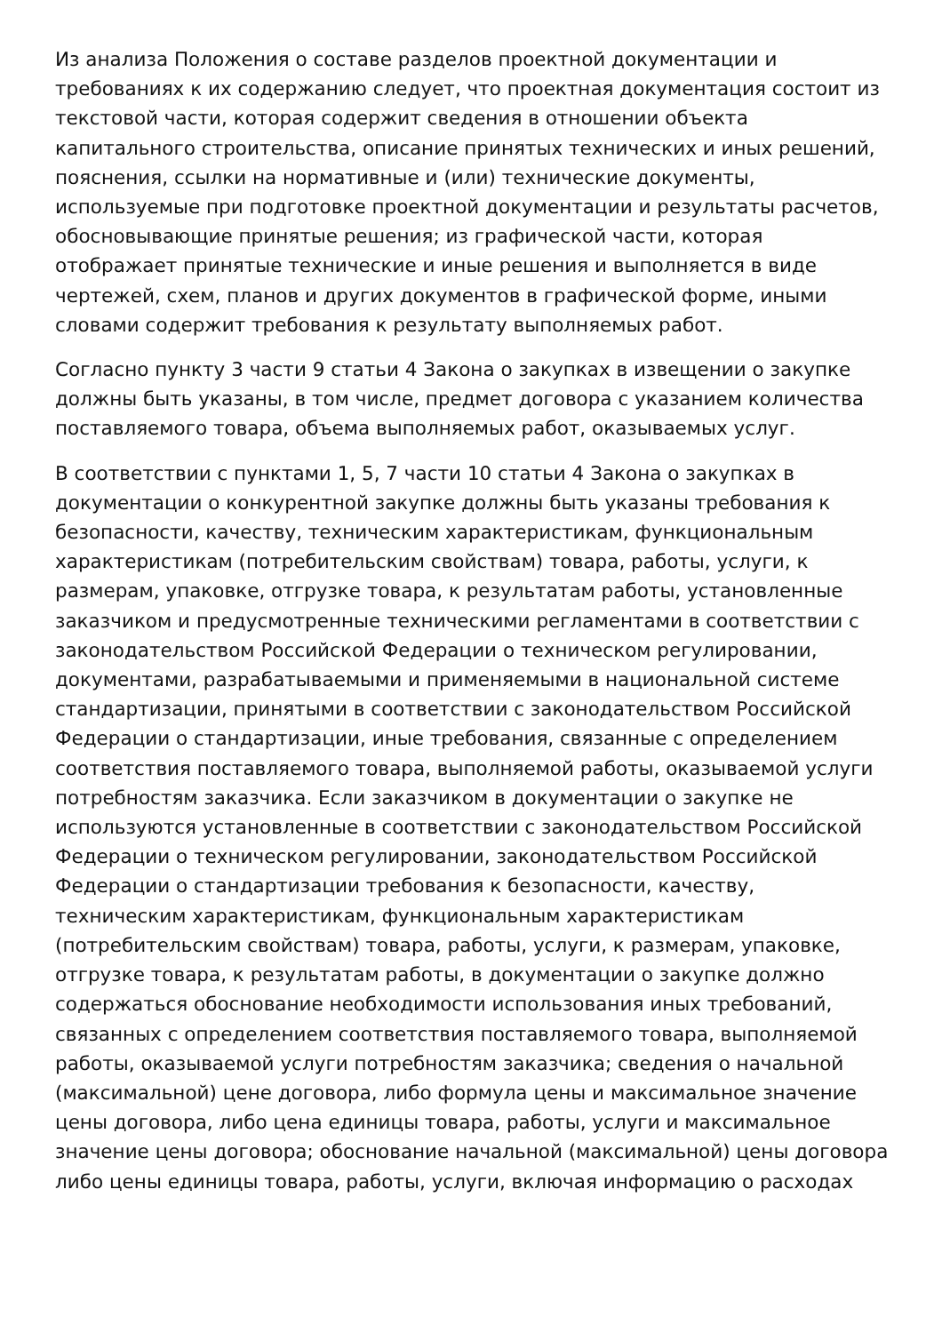Из анализа Положения о составе разделов проектной документации и требованиях к их содержанию следует, что проектная документация состоит из текстовой части, которая содержит сведения в отношении объекта капитального строительства, описание принятых технических и иных решений, пояснения, ссылки на нормативные и (или) технические документы, используемые при подготовке проектной документации и результаты расчетов, обосновывающие принятые решения; из графической части, которая отображает принятые технические и иные решения и выполняется в виде чертежей, схем, планов и других документов в графической форме, иными словами содержит требования к результату выполняемых работ.
Согласно пункту 3 части 9 статьи 4 Закона о закупках в извещении о закупке должны быть указаны, в том числе, предмет договора с указанием количества поставляемого товара, объема выполняемых работ, оказываемых услуг.
В соответствии с пунктами 1, 5, 7 части 10 статьи 4 Закона о закупках в документации о конкурентной закупке должны быть указаны требования к безопасности, качеству, техническим характеристикам, функциональным характеристикам (потребительским свойствам) товара, работы, услуги, к размерам, упаковке, отгрузке товара, к результатам работы, установленные заказчиком и предусмотренные техническими регламентами в соответствии с законодательством Российской Федерации о техническом регулировании, документами, разрабатываемыми и применяемыми в национальной системе стандартизации, принятыми в соответствии с законодательством Российской Федерации о стандартизации, иные требования, связанные с определением соответствия поставляемого товара, выполняемой работы, оказываемой услуги потребностям заказчика. Если заказчиком в документации о закупке не используются установленные в соответствии с законодательством Российской Федерации о техническом регулировании, законодательством Российской Федерации о стандартизации требования к безопасности, качеству, техническим характеристикам, функциональным характеристикам (потребительским свойствам) товара, работы, услуги, к размерам, упаковке, отгрузке товара, к результатам работы, в документации о закупке должно содержаться обоснование необходимости использования иных требований, связанных с определением соответствия поставляемого товара, выполняемой работы, оказываемой услуги потребностям заказчика; сведения о начальной (максимальной) цене договора, либо формула цены и максимальное значение цены договора, либо цена единицы товара, работы, услуги и максимальное значение цены договора; обоснование начальной (максимальной) цены договора либо цены единицы товара, работы, услуги, включая информацию о расходах